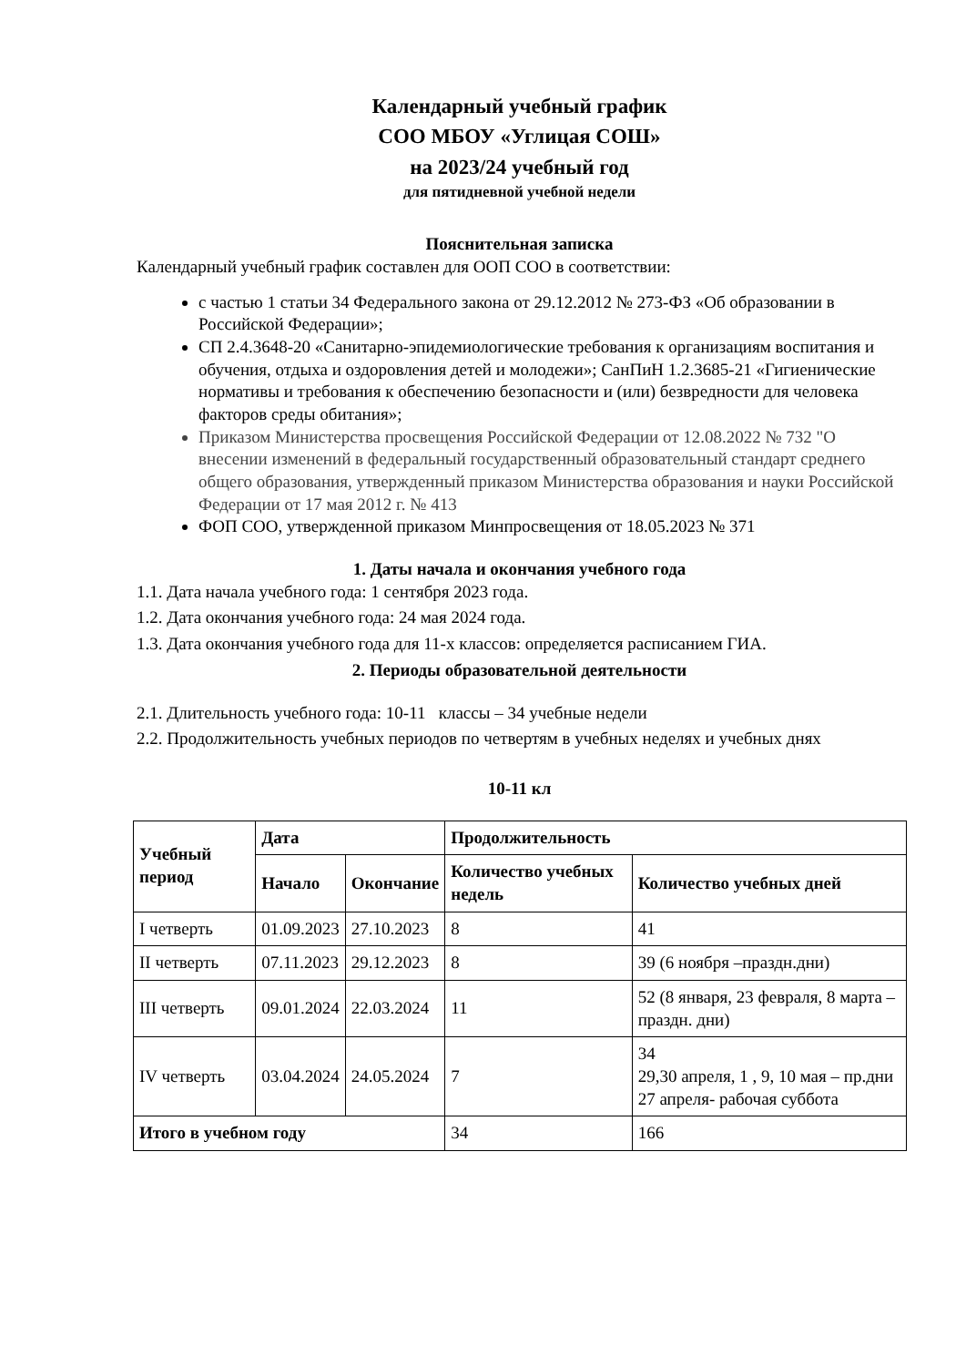Календарный учебный график
СОО МБОУ «Углицая СОШ»
на 2023/24 учебный год
для пятидневной учебной недели
Пояснительная записка
Календарный учебный график составлен для ООП СОО в соответствии:
с частью 1 статьи 34 Федерального закона от 29.12.2012 № 273-ФЗ «Об образовании в Российской Федерации»;
СП 2.4.3648-20 «Санитарно-эпидемиологические требования к организациям воспитания и обучения, отдыха и оздоровления детей и молодежи»; СанПиН 1.2.3685-21 «Гигиенические нормативы и требования к обеспечению безопасности и (или) безвредности для человека факторов среды обитания»;
Приказом Министерства просвещения Российской Федерации от 12.08.2022 № 732 "О внесении изменений в федеральный государственный образовательный стандарт среднего общего образования, утвержденный приказом Министерства образования и науки Российской Федерации от 17 мая 2012 г. № 413
ФОП СОО, утвержденной приказом Минпросвещения от 18.05.2023 № 371
1. Даты начала и окончания учебного года
1.1. Дата начала учебного года: 1 сентября 2023 года.
1.2. Дата окончания учебного года: 24 мая 2024 года.
1.3. Дата окончания учебного года для 11-х классов: определяется расписанием ГИА.
2. Периоды образовательной деятельности
2.1. Длительность учебного года: 10-11 классы – 34 учебные недели
2.2. Продолжительность учебных периодов по четвертям в учебных неделях и учебных днях
10-11 кл
| Учебный период | Дата | | Продолжительность | |
| --- | --- | --- | --- | --- |
| | Начало | Окончание | Количество учебных недель | Количество учебных дней |
| I четверть | 01.09.2023 | 27.10.2023 | 8 | 41 |
| II четверть | 07.11.2023 | 29.12.2023 | 8 | 39 (6 ноября –праздн.дни) |
| III четверть | 09.01.2024 | 22.03.2024 | 11 | 52 (8 января, 23 февраля, 8 марта – праздн. дни) |
| IV четверть | 03.04.2024 | 24.05.2024 | 7 | 34 29,30 апреля, 1 , 9, 10 мая – пр.дни 27 апреля- рабочая суббота |
| Итого в учебном году | | | 34 | 166 |